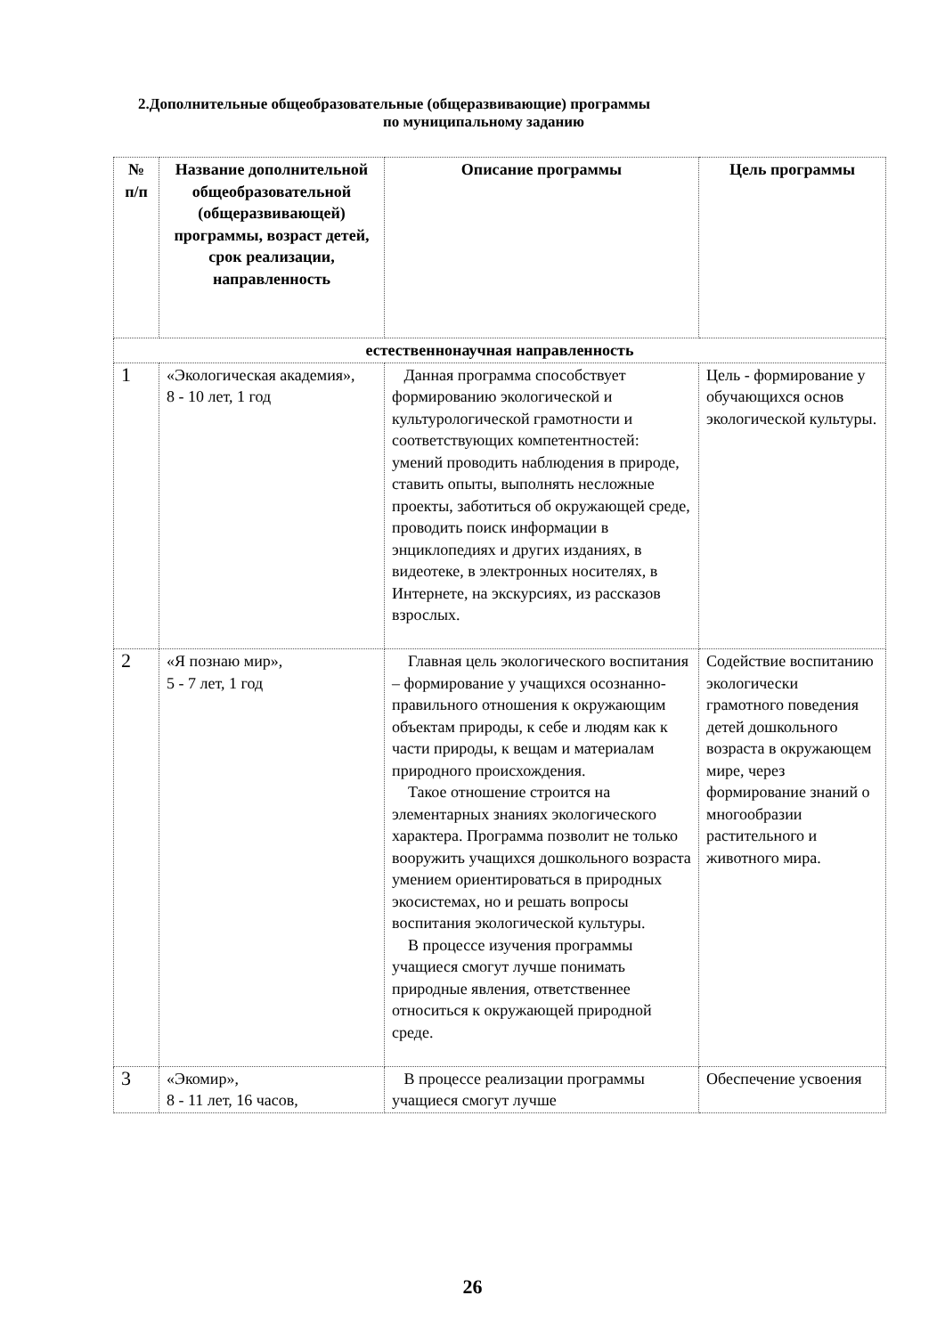2.Дополнительные общеобразовательные (общеразвивающие) программы
по муниципальному заданию
| № п/п | Название дополнительной общеобразовательной (общеразвивающей) программы, возраст детей, срок реализации, направленность | Описание программы | Цель программы |
| --- | --- | --- | --- |
| естественнонаучная направленность | | | |
| 1 | «Экологическая академия», 8 - 10 лет, 1 год | Данная программа способствует формированию экологической и культурологической грамотности и соответствующих компетентностей: умений проводить наблюдения в природе, ставить опыты, выполнять несложные проекты, заботиться об окружающей среде, проводить поиск информации в энциклопедиях и других изданиях, в видеотеке, в электронных носителях, в Интернете, на экскурсиях, из рассказов взрослых. | Цель - формирование у обучающихся основ экологической культуры. |
| 2 | «Я познаю мир», 5 - 7 лет, 1 год | Главная цель экологического воспитания – формирование у учащихся осознанно-правильного отношения к окружающим объектам природы, к себе и людям как к части природы, к вещам и материалам природного происхождения. Такое отношение строится на элементарных знаниях экологического характера. Программа позволит не только вооружить учащихся дошкольного возраста умением ориентироваться в природных экосистемах, но и решать вопросы воспитания экологической культуры. В процессе изучения программы учащиеся смогут лучше понимать природные явления, ответственнее относиться к окружающей природной среде. | Содействие воспитанию экологически грамотного поведения детей дошкольного возраста в окружающем мире, через формирование знаний о многообразии растительного и животного мира. |
| 3 | «Экомир», 8 - 11 лет, 16 часов, | В процессе реализации программы учащиеся смогут лучше | Обеспечение усвоения |
26